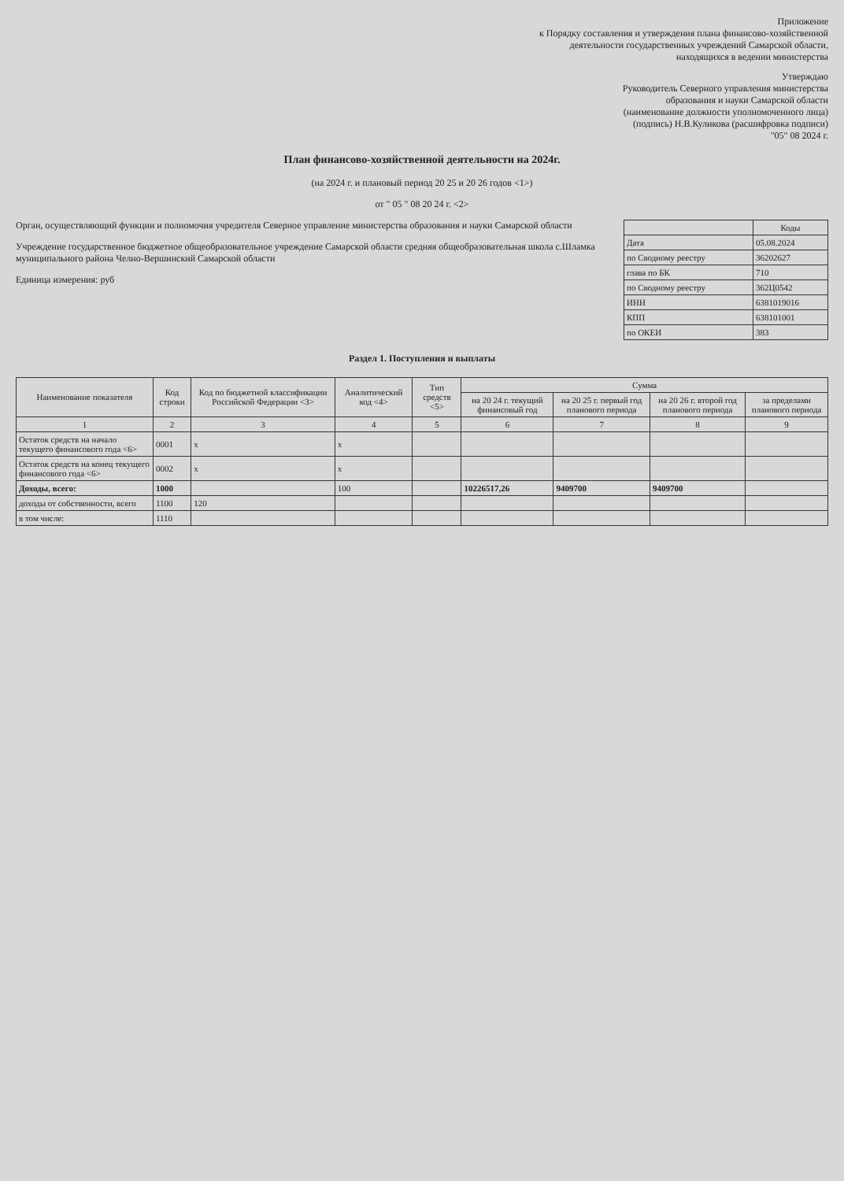Приложение
к Порядку составления и утверждения плана финансово-хозяйственной
деятельности государственных учреждений Самарской области,
находящихся в ведении министерства
Утверждаю
Руководитель Северного управления министерства
образования и науки Самарской области
(наименование должности уполномоченного лица)
(подпись) Н.В.Куликова (расшифровка подписи)
"05" 08 2024 г.
План финансово-хозяйственной деятельности на 2024г.
(на 2024 г. и плановый период 20 25 и 20 26 годов <1>)
от " 05 " 08 20 24 г. <2>
| | Коды |
| --- | --- |
| Дата | 05.08.2024 |
| по Сводному реестру | 36202627 |
| глава по БК | 710 |
| по Сводному реестру | 362Ц0542 |
| ИНН | 6381019016 |
| КПП | 638101001 |
| по ОКЕИ | 383 |
Орган, осуществляющий функции и полномочия учредителя Северное управление министерства образования и науки Самарской области
Учреждение государственное бюджетное общеобразовательное учреждение Самарской области средняя общеобразовательная школа с.Шламка муниципального района Челно-Вершинский Самарской области
Единица измерения: руб
Раздел 1. Поступления и выплаты
| Наименование показателя | Код строки | Код по бюджетной классификации Российской Федерации <3> | Аналитический код <4> | Тип средств <5> | Сумма | | | |
| --- | --- | --- | --- | --- | --- | --- | --- | --- |
| | | | | | на 20 24 г. текущий финансовый год | на 20 25 г. первый год планового периода | на 20 26 г. второй год планового периода | за пределами планового периода |
| 1 | 2 | 3 | 4 | 5 | 6 | 7 | 8 | 9 |
| Остаток средств на начало текущего финансового года <6> | 0001 | x | x | | | | | |
| Остаток средств на конец текущего финансового года <6> | 0002 | x | x | | | | | |
| Доходы, всего: | 1000 | | 100 | | 10226517,26 | 9409700 | 9409700 | |
| доходы от собственности, всего | 1100 | 120 | | | | | | |
| в том числе: | 1110 | | | | | | | |